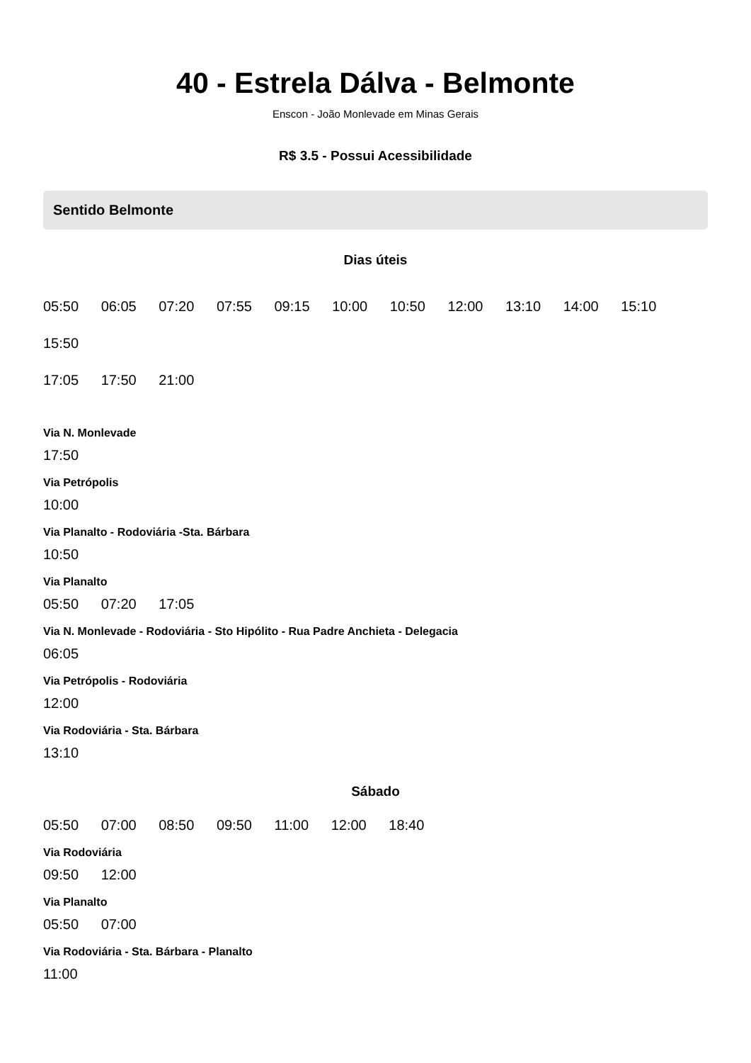40 - Estrela Dálva - Belmonte
Enscon - João Monlevade em Minas Gerais
R$ 3.5 - Possui Acessibilidade
Sentido Belmonte
Dias úteis
05:50 06:05 07:20 07:55 09:15 10:00 10:50 12:00 13:10 14:00 15:10 15:50
17:05 17:50 21:00
Via N. Monlevade
17:50
Via Petrópolis
10:00
Via Planalto - Rodoviária -Sta. Bárbara
10:50
Via Planalto
05:50 07:20 17:05
Via N. Monlevade - Rodoviária - Sto Hipólito - Rua Padre Anchieta - Delegacia
06:05
Via Petrópolis - Rodoviária
12:00
Via Rodoviária - Sta. Bárbara
13:10
Sábado
05:50 07:00 08:50 09:50 11:00 12:00 18:40
Via Rodoviária
09:50 12:00
Via Planalto
05:50 07:00
Via Rodoviária - Sta. Bárbara - Planalto
11:00